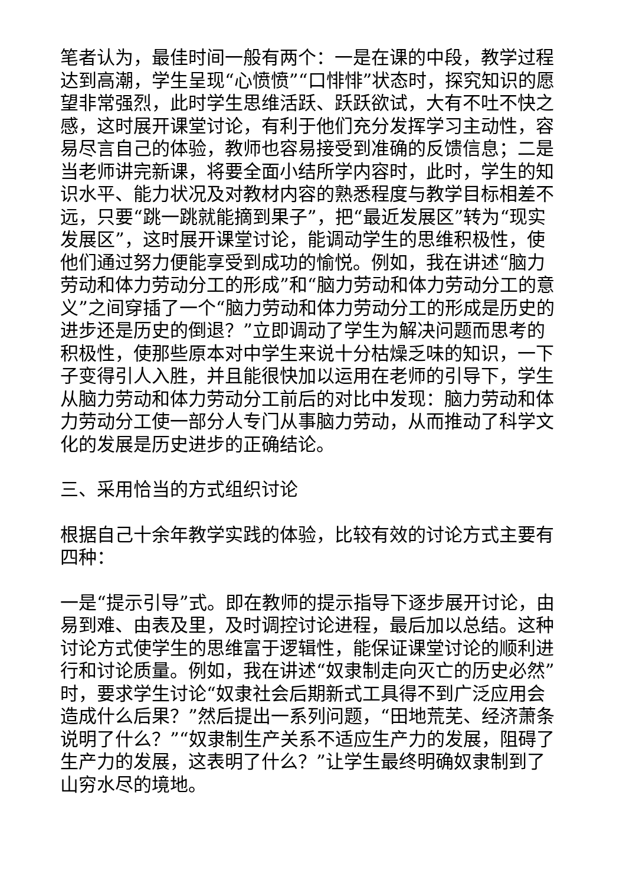笔者认为，最佳时间一般有两个：一是在课的中段，教学过程达到高潮，学生呈现“心愤愤”“口悱悱”状态时，探究知识的愿望非常强烈，此时学生思维活跃、跃跃欲试，大有不吐不快之感，这时展开课堂讨论，有利于他们充分发挥学习主动性，容易尽言自己的体验，教师也容易接受到准确的反馈信息；二是当老师讲完新课，将要全面小结所学内容时，此时，学生的知识水平、能力状况及对教材内容的熟悉程度与教学目标相差不远，只要“跳一跳就能摘到果子”，把“最近发展区”转为“现实发展区”，这时展开课堂讨论，能调动学生的思维积极性，使他们通过努力便能享受到成功的愉悦。例如，我在讲述“脑力劳动和体力劳动分工的形成”和“脑力劳动和体力劳动分工的意义”之间穿插了一个“脑力劳动和体力劳动分工的形成是历史的进步还是历史的倒退？”立即调动了学生为解决问题而思考的积极性，使那些原本对中学生来说十分枯燥乏味的知识，一下子变得引人入胜，并且能很快加以运用在老师的引导下，学生从脑力劳动和体力劳动分工前后的对比中发现：脑力劳动和体力劳动分工使一部分人专门从事脑力劳动，从而推动了科学文化的发展是历史进步的正确结论。
三、采用恰当的方式组织讨论
根据自己十余年教学实践的体验，比较有效的讨论方式主要有四种：
一是“提示引导”式。即在教师的提示指导下逐步展开讨论，由易到难、由表及里，及时调控讨论进程，最后加以总结。这种讨论方式使学生的思维富于逻辑性，能保证课堂讨论的顺利进行和讨论质量。例如，我在讲述“奴隶制走向灭亡的历史必然”时，要求学生讨论“奴隶社会后期新式工具得不到广泛应用会造成什么后果？”然后提出一系列问题，“田地荒芜、经济萧条说明了什么？”“奴隶制生产关系不适应生产力的发展，阻碍了生产力的发展，这表明了什么？”让学生最终明确奴隶制到了山穷水尽的境地。